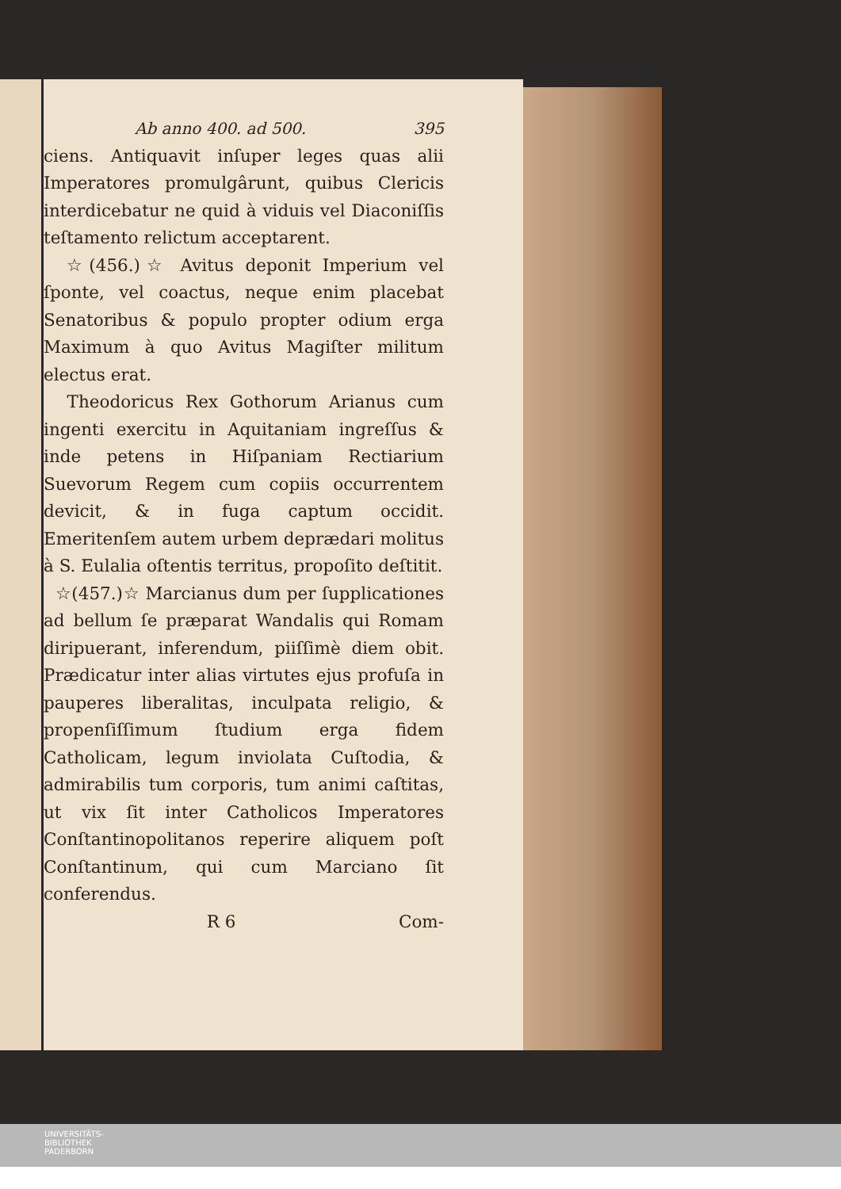Ab anno 400. ad 500. 395
ciens. Antiquavit inſuper leges quas alii Imperatores promulgârunt, quibus Clericis interdicebatur ne quid à viduis vel Diaconiſſis teſtamento relictum acceptarent.
☆(456.)☆ Avitus deponit Imperium vel ſponte, vel coactus, neque enim placebat Senatoribus & populo propter odium erga Maximum à quo Avitus Magiſter militum electus erat.
Theodoricus Rex Gothorum Arianus cum ingenti exercitu in Aquitaniam ingreſſus & inde petens in Hiſpaniam Rectiarium Suevorum Regem cum copiis occurrentem devicit, & in fuga captum occidit. Emeritenſem autem urbem deprædari molitus à S. Eulalia oſtentis territus, propoſito deſtitit.
☆(457.)☆ Marcianus dum per ſupplicationes ad bellum ſe præparat Wandalis qui Romam diripuerant, inferendum, piiſſimè diem obit. Prædicatur inter alias virtutes ejus profuſa in pauperes liberalitas, inculpata religio, & propenſiſſimum ſtudium erga fidem Catholicam, legum inviolata Cuſtodia, & admirabilis tum corporis, tum animi caſtitas, ut vix ſit inter Catholicos Imperatores Conſtantinopolitanos reperire aliquem poſt Conſtantinum, qui cum Marciano ſit conferendus.
R 6 Com-
UNIVERSITÄTS-
BIBLIOTHEK
PADERBORN